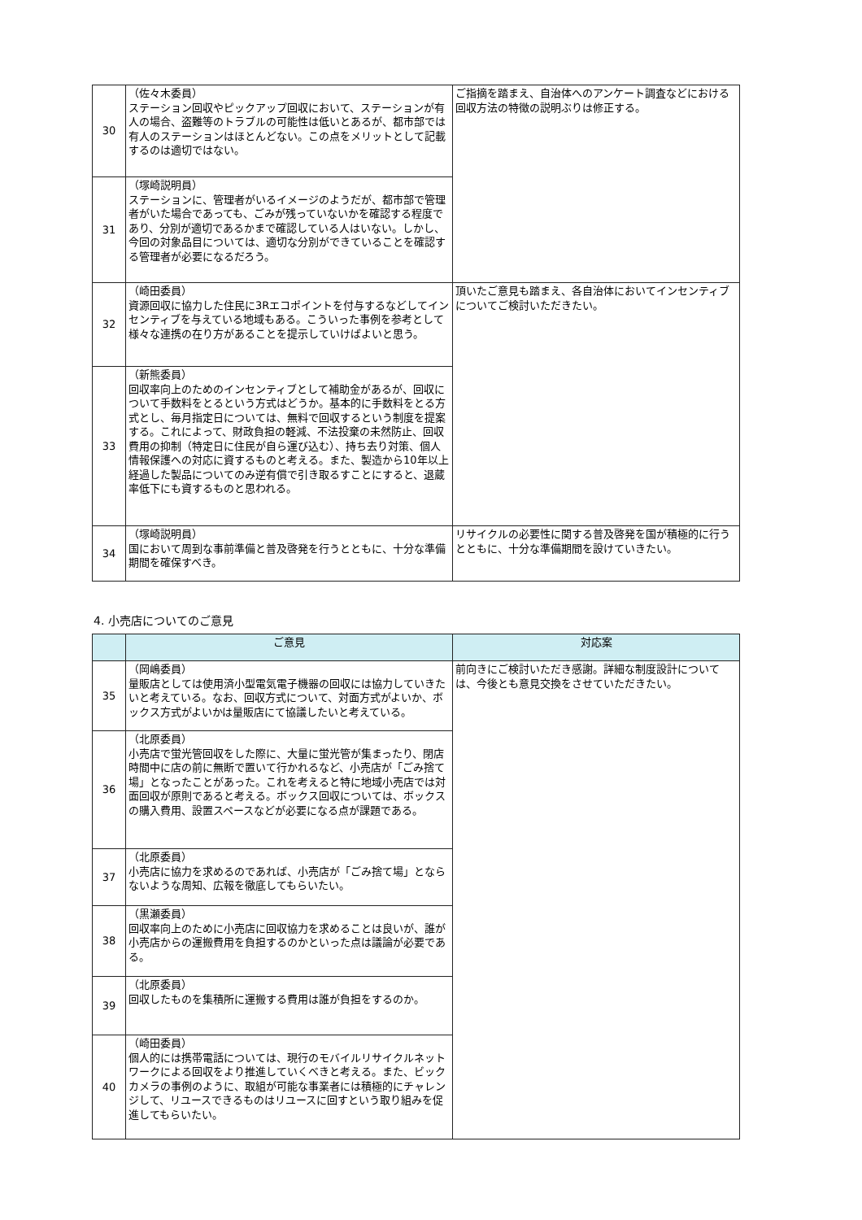| 30 | （佐々木委員） ステーション回収やピックアップ回収において、ステーションが有人の場合、盗難等のトラブルの可能性は低いとあるが、都市部では有人のステーションはほとんどない。この点をメリットとして記載するのは適切ではない。 | ご指摘を踏まえ、自治体へのアンケート調査などにおける回収方法の特徴の説明ぶりは修正する。 |
| 31 | （塚崎説明員） ステーションに、管理者がいるイメージのようだが、都市部で管理者がいた場合であっても、ごみが残っていないかを確認する程度であり、分別が適切であるかまで確認している人はいない。しかし、今回の対象品目については、適切な分別ができていることを確認する管理者が必要になるだろう。 | |
| 32 | （崎田委員） 資源回収に協力した住民に3Rエコポイントを付与するなどしてインセンティブを与えている地域もある。こういった事例を参考として様々な連携の在り方があることを提示していけばよいと思う。 | 頂いたご意見も踏まえ、各自治体においてインセンティブについてご検討いただきたい。 |
| 33 | （新熊委員） 回収率向上のためのインセンティブとして補助金があるが、回収について手数料をとるという方式はどうか。基本的に手数料をとる方式とし、毎月指定日については、無料で回収するという制度を提案する。これによって、財政負担の軽減、不法投棄の未然防止、回収費用の抑制（特定日に住民が自ら運び込む）、持ち去り対策、個人情報保護への対応に資するものと考える。また、製造から10年以上経過した製品についてのみ逆有償で引き取るすことにすると、退蔵率低下にも資するものと思われる。 | |
| 34 | （塚崎説明員） 国において周到な事前準備と普及啓発を行うとともに、十分な準備期間を確保すべき。 | リサイクルの必要性に関する普及啓発を国が積極的に行うとともに、十分な準備期間を設けていきたい。 |
4. 小売店についてのご意見
| | ご意見 | 対応案 |
| --- | --- | --- |
| 35 | （岡嶋委員） 量販店としては使用済小型電気電子機器の回収には協力していきたいと考えている。なお、回収方式について、対面方式がよいか、ボックス方式がよいかは量販店にて協議したいと考えている。 | 前向きにご検討いただき感謝。詳細な制度設計については、今後とも意見交換をさせていただきたい。 |
| 36 | （北原委員） 小売店で蛍光管回収をした際に、大量に蛍光管が集まったり、閉店時間中に店の前に無断で置いて行かれるなど、小売店が「ごみ捨て場」となったことがあった。これを考えると特に地域小売店では対面回収が原則であると考える。ボックス回収については、ボックスの購入費用、設置スペースなどが必要になる点が課題である。 | |
| 37 | （北原委員） 小売店に協力を求めるのであれば、小売店が「ごみ捨て場」とならないような周知、広報を徹底してもらいたい。 | |
| 38 | （黒瀬委員） 回収率向上のために小売店に回収協力を求めることは良いが、誰が小売店からの運搬費用を負担するのかといった点は議論が必要である。 | |
| 39 | （北原委員） 回収したものを集積所に運搬する費用は誰が負担をするのか。 | |
| 40 | （崎田委員） 個人的には携帯電話については、現行のモバイルリサイクルネットワークによる回収をより推進していくべきと考える。また、ビックカメラの事例のように、取組が可能な事業者には積極的にチャレンジして、リユースできるものはリユースに回すという取り組みを促進してもらいたい。 | |